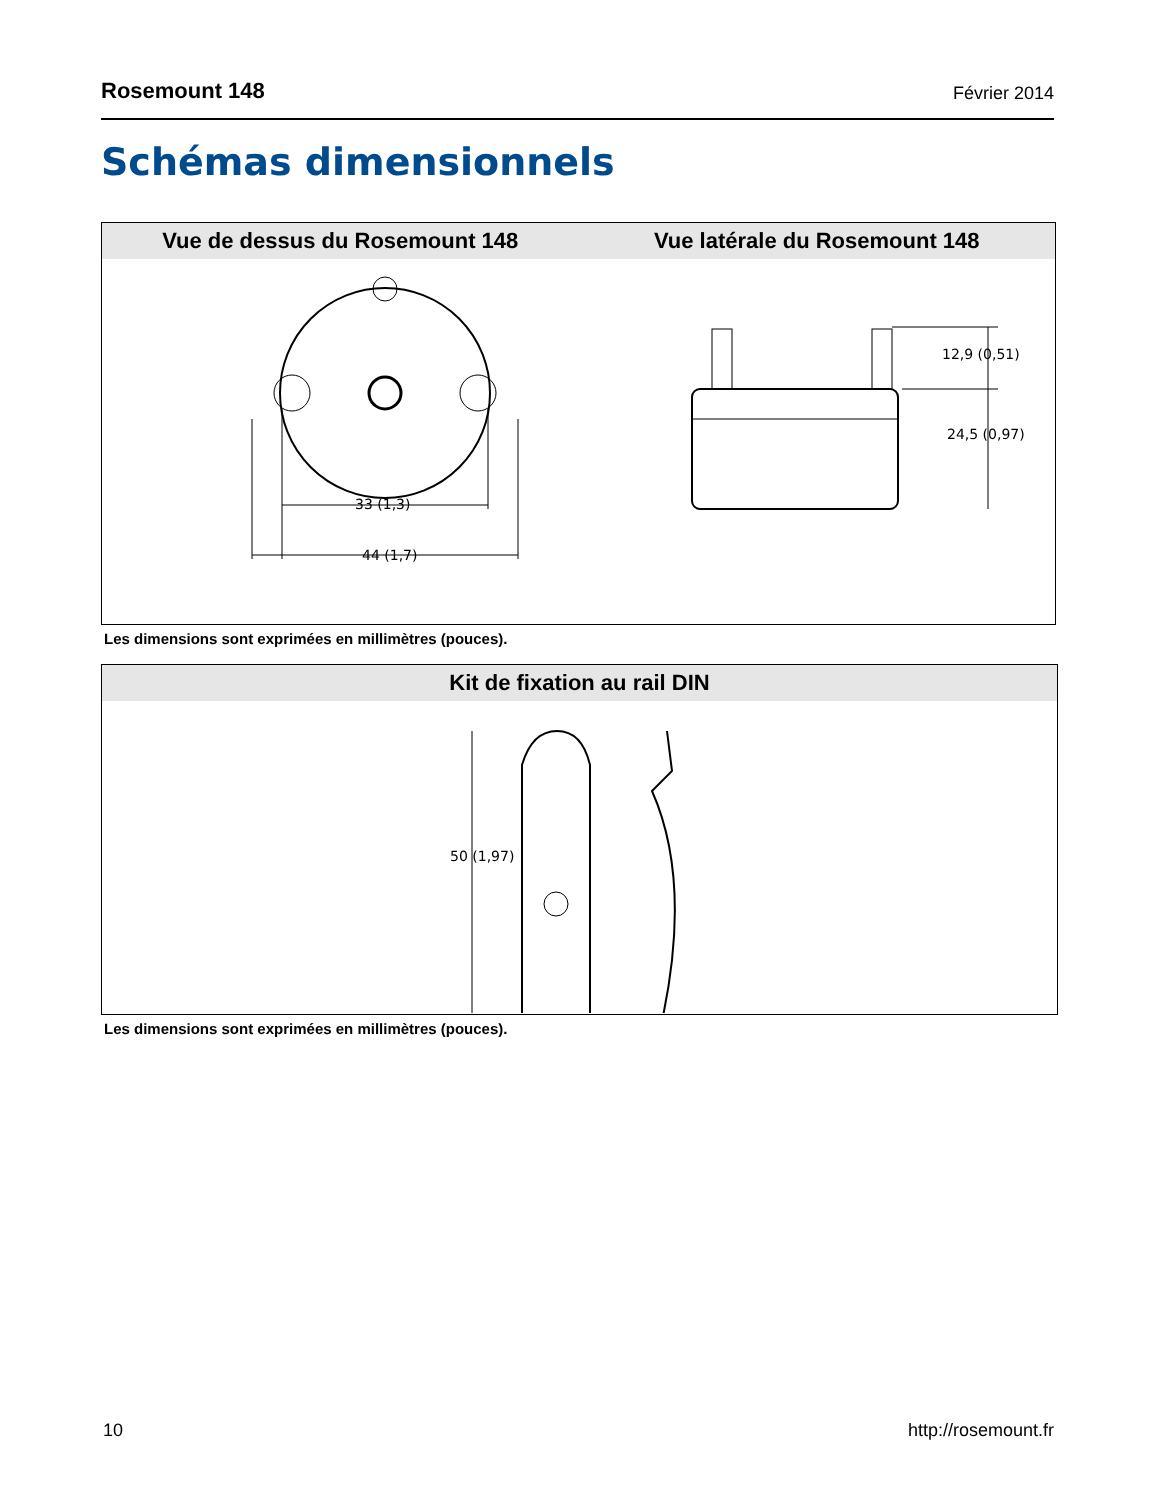Rosemount 148 Février 2014
Schémas dimensionnels
Vue de dessus du Rosemount 148 Vue latérale du Rosemount 148
33 (1,3)
44 (1,7)
12,9 (0,51)
24,5 (0,97)
Les dimensions sont exprimées en millimètres (pouces).
Kit de fixation au rail DIN
50 (1,97)
Les dimensions sont exprimées en millimètres (pouces).
10 http://rosemount.fr